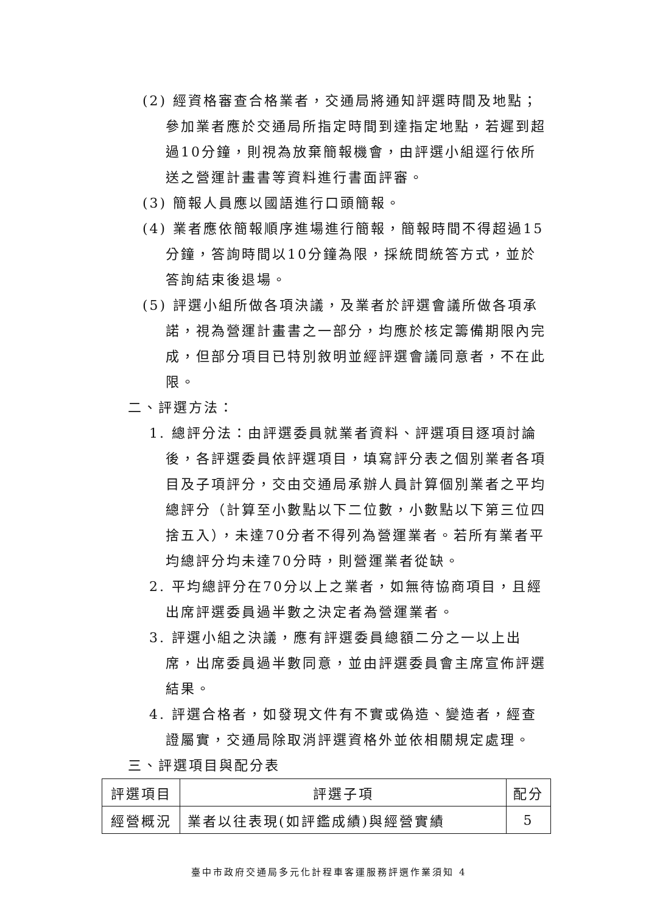(2) 經資格審查合格業者，交通局將通知評選時間及地點；參加業者應於交通局所指定時間到達指定地點，若遲到超過10分鐘，則視為放棄簡報機會，由評選小組逕行依所送之營運計畫書等資料進行書面評審。
(3) 簡報人員應以國語進行口頭簡報。
(4) 業者應依簡報順序進場進行簡報，簡報時間不得超過15分鐘，答詢時間以10分鐘為限，採統問統答方式，並於答詢結束後退場。
(5) 評選小組所做各項決議，及業者於評選會議所做各項承諾，視為營運計畫書之一部分，均應於核定籌備期限內完成，但部分項目已特別敘明並經評選會議同意者，不在此限。
二、評選方法：
1. 總評分法：由評選委員就業者資料、評選項目逐項討論後，各評選委員依評選項目，填寫評分表之個別業者各項目及子項評分，交由交通局承辦人員計算個別業者之平均總評分（計算至小數點以下二位數，小數點以下第三位四捨五入），未達70分者不得列為營運業者。若所有業者平均總評分均未達70分時，則營運業者從缺。
2. 平均總評分在70分以上之業者，如無待協商項目，且經出席評選委員過半數之決定者為營運業者。
3. 評選小組之決議，應有評選委員總額二分之一以上出席，出席委員過半數同意，並由評選委員會主席宣佈評選結果。
4. 評選合格者，如發現文件有不實或偽造、變造者，經查證屬實，交通局除取消評選資格外並依相關規定處理。
三、評選項目與配分表
| 評選項目 | 評選子項 | 配分 |
| --- | --- | --- |
| 經營概況 | 業者以往表現(如評鑑成績)與經營實績 | 5 |
臺中市政府交通局多元化計程車客運服務評選作業須知 4